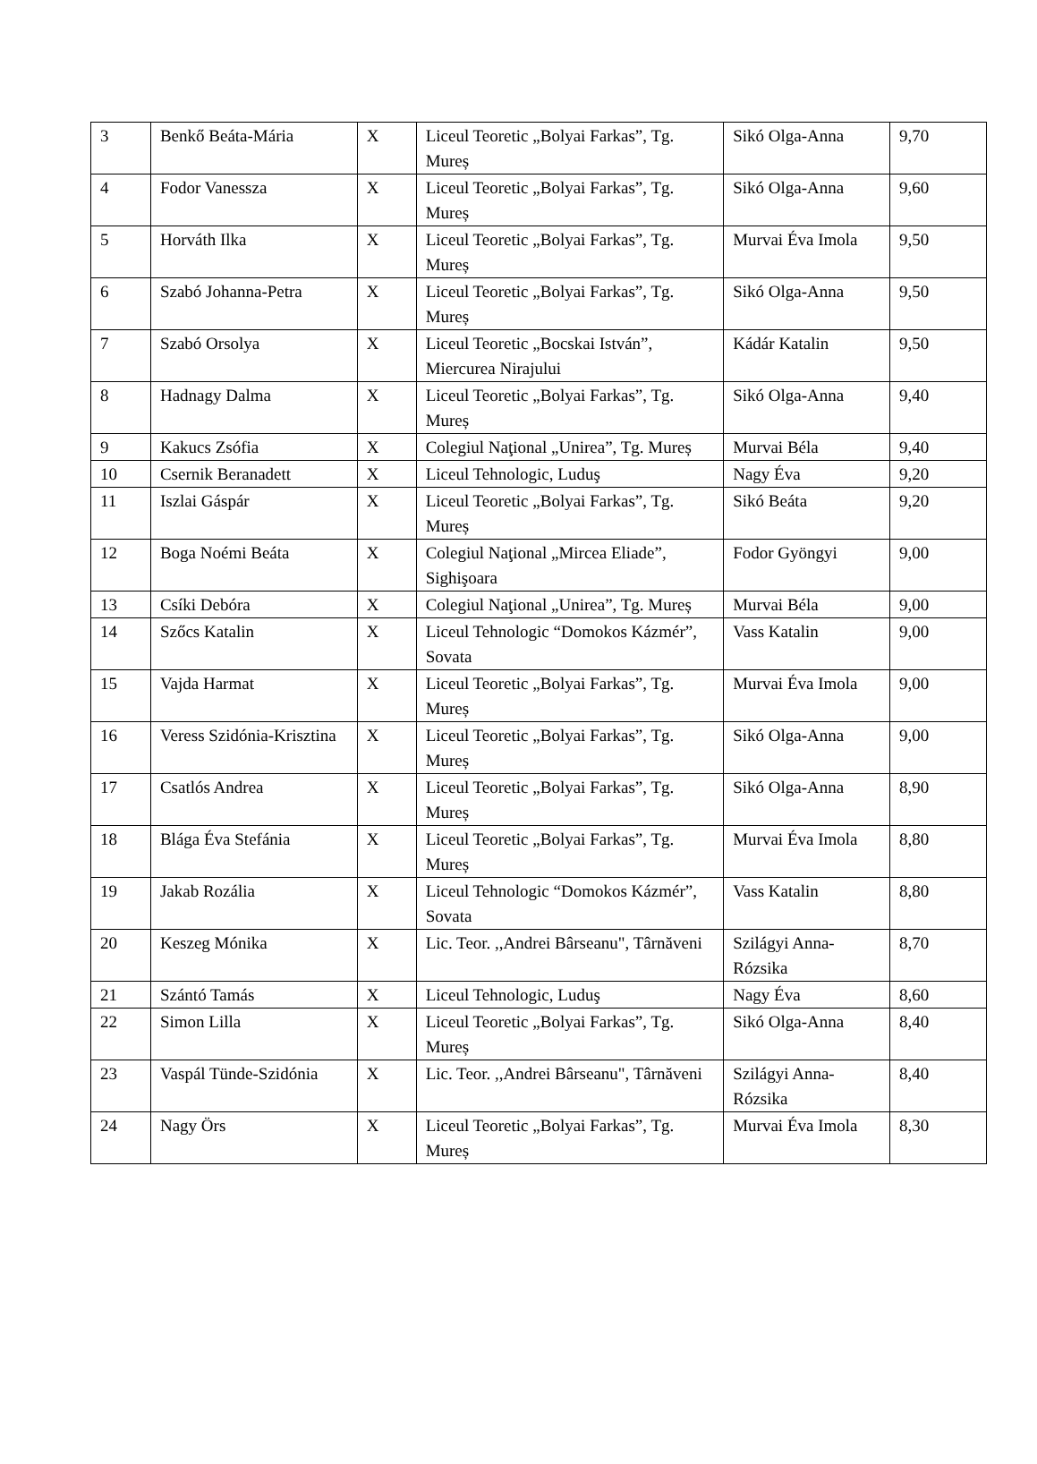| 3 | Benkő Beáta-Mária | X | Liceul Teoretic „Bolyai Farkas”, Tg. Mureș | Sikó Olga-Anna | 9,70 |
| 4 | Fodor Vanessza | X | Liceul Teoretic „Bolyai Farkas”, Tg. Mureș | Sikó Olga-Anna | 9,60 |
| 5 | Horváth Ilka | X | Liceul Teoretic „Bolyai Farkas”, Tg. Mureș | Murvai Éva Imola | 9,50 |
| 6 | Szabó Johanna-Petra | X | Liceul Teoretic „Bolyai Farkas”, Tg. Mureș | Sikó Olga-Anna | 9,50 |
| 7 | Szabó Orsolya | X | Liceul Teoretic „Bocskai István”, Miercurea Nirajului | Kádár Katalin | 9,50 |
| 8 | Hadnagy Dalma | X | Liceul Teoretic „Bolyai Farkas”, Tg. Mureș | Sikó Olga-Anna | 9,40 |
| 9 | Kakucs Zsófia | X | Colegiul Naţional „Unirea”, Tg. Mureș | Murvai Béla | 9,40 |
| 10 | Csernik Beranadett | X | Liceul Tehnologic, Luduş | Nagy Éva | 9,20 |
| 11 | Iszlai Gáspár | X | Liceul Teoretic „Bolyai Farkas”, Tg. Mureș | Sikó Beáta | 9,20 |
| 12 | Boga Noémi Beáta | X | Colegiul Naţional „Mircea Eliade”, Sighişoara | Fodor Gyöngyi | 9,00 |
| 13 | Csíki Debóra | X | Colegiul Naţional „Unirea”, Tg. Mureș | Murvai Béla | 9,00 |
| 14 | Szőcs Katalin | X | Liceul Tehnologic “Domokos Kázmér”, Sovata | Vass Katalin | 9,00 |
| 15 | Vajda Harmat | X | Liceul Teoretic „Bolyai Farkas”, Tg. Mureș | Murvai Éva Imola | 9,00 |
| 16 | Veress Szidónia-Krisztina | X | Liceul Teoretic „Bolyai Farkas”, Tg. Mureș | Sikó Olga-Anna | 9,00 |
| 17 | Csatlós Andrea | X | Liceul Teoretic „Bolyai Farkas”, Tg. Mureș | Sikó Olga-Anna | 8,90 |
| 18 | Blága Éva Stefánia | X | Liceul Teoretic „Bolyai Farkas”, Tg. Mureș | Murvai Éva Imola | 8,80 |
| 19 | Jakab Rozália | X | Liceul Tehnologic “Domokos Kázmér”, Sovata | Vass Katalin | 8,80 |
| 20 | Keszeg Mónika | X | Lic. Teor. ,,Andrei Bârseanu", Târnăveni | Szilágyi Anna-Rózsika | 8,70 |
| 21 | Szántó Tamás | X | Liceul Tehnologic, Luduş | Nagy Éva | 8,60 |
| 22 | Simon Lilla | X | Liceul Teoretic „Bolyai Farkas”, Tg. Mureș | Sikó Olga-Anna | 8,40 |
| 23 | Vaspál Tünde-Szidónia | X | Lic. Teor. ,,Andrei Bârseanu", Târnăveni | Szilágyi Anna-Rózsika | 8,40 |
| 24 | Nagy Örs | X | Liceul Teoretic „Bolyai Farkas”, Tg. Mureș | Murvai Éva Imola | 8,30 |